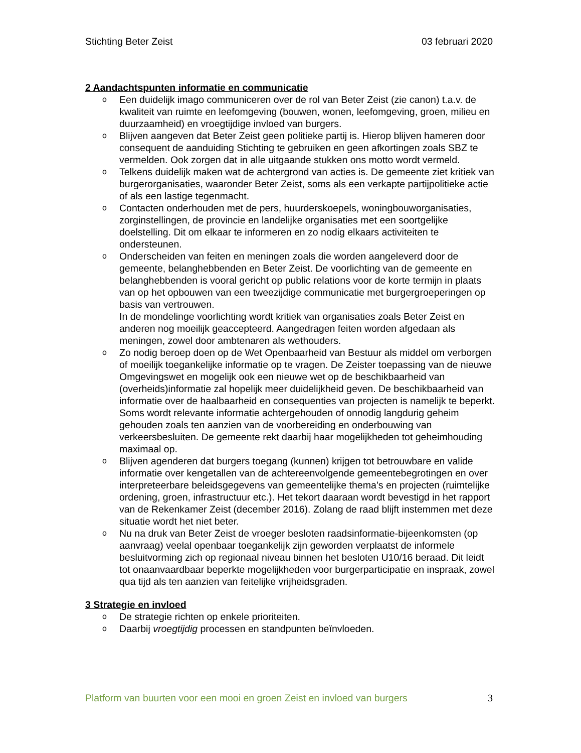Stichting Beter Zeist 03 februari 2020
2 Aandachtspunten informatie en communicatie
o Een duidelijk imago communiceren over de rol van Beter Zeist (zie canon) t.a.v. de kwaliteit van ruimte en leefomgeving (bouwen, wonen, leefomgeving, groen, milieu en duurzaamheid) en vroegtijdige invloed van burgers.
o Blijven aangeven dat Beter Zeist geen politieke partij is. Hierop blijven hameren door consequent de aanduiding Stichting te gebruiken en geen afkortingen zoals SBZ te vermelden. Ook zorgen dat in alle uitgaande stukken ons motto wordt vermeld.
o Telkens duidelijk maken wat de achtergrond van acties is. De gemeente ziet kritiek van burgerorganisaties, waaronder Beter Zeist, soms als een verkapte partijpolitieke actie of als een lastige tegenmacht.
o Contacten onderhouden met de pers, huurderskoepels, woningbouworganisaties, zorginstellingen, de provincie en landelijke organisaties met een soortgelijke doelstelling. Dit om elkaar te informeren en zo nodig elkaars activiteiten te ondersteunen.
o Onderscheiden van feiten en meningen zoals die worden aangeleverd door de gemeente, belanghebbenden en Beter Zeist. De voorlichting van de gemeente en belanghebbenden is vooral gericht op public relations voor de korte termijn in plaats van op het opbouwen van een tweezijdige communicatie met burgergroeperingen op basis van vertrouwen.
In de mondelinge voorlichting wordt kritiek van organisaties zoals Beter Zeist en anderen nog moeilijk geaccepteerd. Aangedragen feiten worden afgedaan als meningen, zowel door ambtenaren als wethouders.
o Zo nodig beroep doen op de Wet Openbaarheid van Bestuur als middel om verborgen of moeilijk toegankelijke informatie op te vragen. De Zeister toepassing van de nieuwe Omgevingswet en mogelijk ook een nieuwe wet op de beschikbaarheid van (overheids)informatie zal hopelijk meer duidelijkheid geven. De beschikbaarheid van informatie over de haalbaarheid en consequenties van projecten is namelijk te beperkt. Soms wordt relevante informatie achtergehouden of onnodig langdurig geheim gehouden zoals ten aanzien van de voorbereiding en onderbouwing van verkeersbesluiten. De gemeente rekt daarbij haar mogelijkheden tot geheimhouding maximaal op.
o Blijven agenderen dat burgers toegang (kunnen) krijgen tot betrouwbare en valide informatie over kengetallen van de achtereenvolgende gemeentebegrotingen en over interpreteerbare beleidsgegevens van gemeentelijke thema’s en projecten (ruimtelijke ordening, groen, infrastructuur etc.). Het tekort daaraan wordt bevestigd in het rapport van de Rekenkamer Zeist (december 2016). Zolang de raad blijft instemmen met deze situatie wordt het niet beter.
o Nu na druk van Beter Zeist de vroeger besloten raadsinformatie-bijeenkomsten (op aanvraag) veelal openbaar toegankelijk zijn geworden verplaatst de informele besluitvorming zich op regionaal niveau binnen het besloten U10/16 beraad. Dit leidt tot onaanvaardbaar beperkte mogelijkheden voor burgerparticipatie en inspraak, zowel qua tijd als ten aanzien van feitelijke vrijheidsgraden.
3 Strategie en invloed
o De strategie richten op enkele prioriteiten.
o Daarbij vroegtijdig processen en standpunten beïnvloeden.
Platform van buurten voor een mooi en groen Zeist en invloed van burgers 3